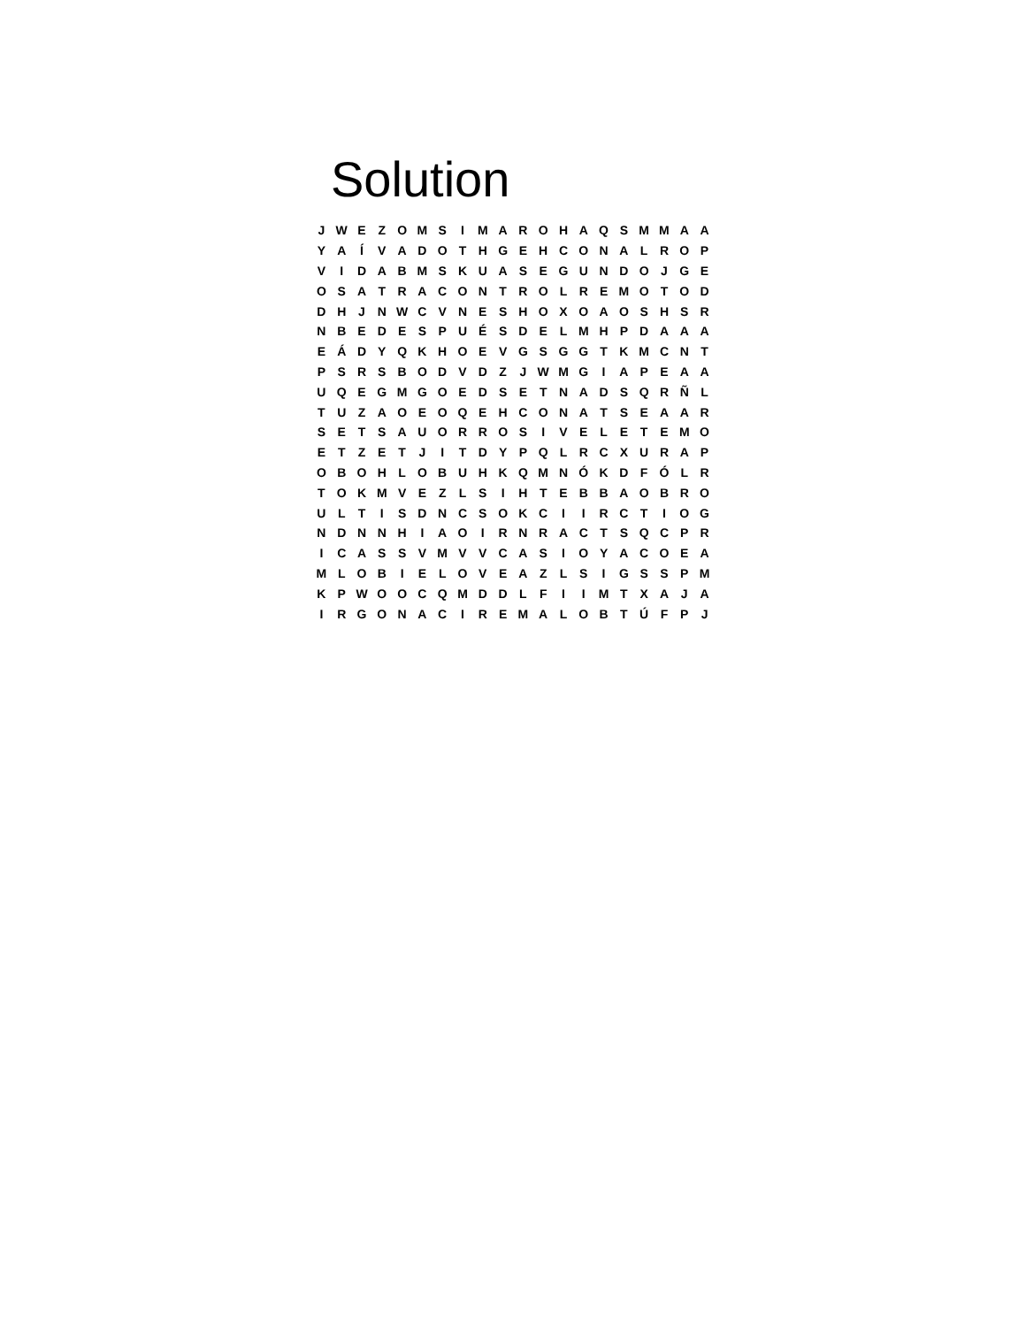Solution
| J | W | E | Z | O | M | S | I | M | A | R | O | H | A | Q | S | M | M | A | A |
| Y | A | Í | V | A | D | O | T | H | G | E | H | C | O | N | A | L | R | O | P |
| V | I | D | A | B | M | S | K | U | A | S | E | G | U | N | D | O | J | G | E |
| O | S | A | T | R | A | C | O | N | T | R | O | L | R | E | M | O | T | O | D |
| D | H | J | N | W | C | V | N | E | S | H | O | X | O | A | O | S | H | S | R |
| N | B | E | D | E | S | P | U | É | S | D | E | L | M | H | P | D | A | A | A |
| E | Á | D | Y | Q | K | H | O | E | V | G | S | G | G | T | K | M | C | N | T |
| P | S | R | S | B | O | D | V | D | Z | J | W | M | G | I | A | P | E | A | A |
| U | Q | E | G | M | G | O | E | D | S | E | T | N | A | D | S | Q | R | Ñ | L |
| T | U | Z | A | O | E | O | Q | E | H | C | O | N | A | T | S | E | A | A | R |
| S | E | T | S | A | U | O | R | R | O | S | I | V | E | L | E | T | E | M | O |
| E | T | Z | E | T | J | I | T | D | Y | P | Q | L | R | C | X | U | R | A | P |
| O | B | O | H | L | O | B | U | H | K | Q | M | N | Ó | K | D | F | Ó | L | R |
| T | O | K | M | V | E | Z | L | S | I | H | T | E | B | B | A | O | B | R | O |
| U | L | T | I | S | D | N | C | S | O | K | C | I | I | R | C | T | I | O | G |
| N | D | N | N | H | I | A | O | I | R | N | R | A | C | T | S | Q | C | P | R |
| I | C | A | S | S | V | M | V | V | C | A | S | I | O | Y | A | C | O | E | A |
| M | L | O | B | I | E | L | O | V | E | A | Z | L | S | I | G | S | S | P | M |
| K | P | W | O | O | C | Q | M | D | D | L | F | I | I | M | T | X | A | J | A |
| I | R | G | O | N | A | C | I | R | E | M | A | L | O | B | T | Ú | F | P | J |